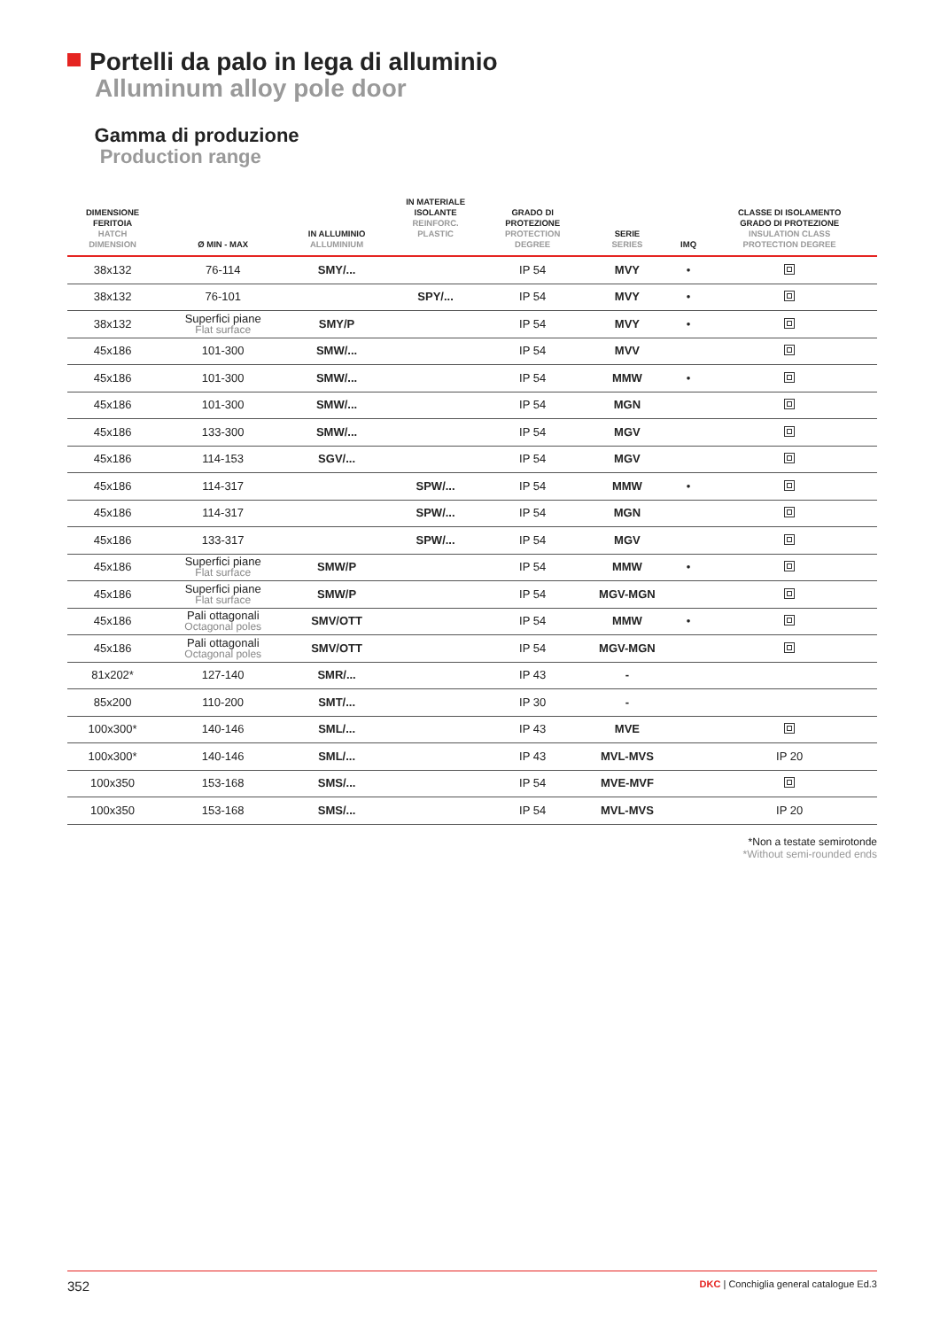Portelli da palo in lega di alluminio
Alluminum alloy pole door
Gamma di produzione
Production range
| DIMENSIONE FERITOIA HATCH DIMENSION | Ø MIN - MAX | IN ALLUMINIO ALLUMINIUM | IN MATERIALE ISOLANTE REINFORC. PLASTIC | GRADO DI PROTEZIONE PROTECTION DEGREE | SERIE SERIES | IMQ | CLASSE DI ISOLAMENTO GRADO DI PROTEZIONE INSULATION CLASS PROTECTION DEGREE |
| --- | --- | --- | --- | --- | --- | --- | --- |
| 38x132 | 76-114 | SMY/... | | IP 54 | MVY | • | |
| 38x132 | 76-101 | | SPY/... | IP 54 | MVY | • | |
| 38x132 | Superfici piane Flat surface | SMY/P | | IP 54 | MVY | • | |
| 45x186 | 101-300 | SMW/... | | IP 54 | MVV | | |
| 45x186 | 101-300 | SMW/... | | IP 54 | MMW | • | |
| 45x186 | 101-300 | SMW/... | | IP 54 | MGN | | |
| 45x186 | 133-300 | SMW/... | | IP 54 | MGV | | |
| 45x186 | 114-153 | SGV/... | | IP 54 | MGV | | |
| 45x186 | 114-317 | | SPW/... | IP 54 | MMW | • | |
| 45x186 | 114-317 | | SPW/... | IP 54 | MGN | | |
| 45x186 | 133-317 | | SPW/... | IP 54 | MGV | | |
| 45x186 | Superfici piane Flat surface | SMW/P | | IP 54 | MMW | • | |
| 45x186 | Superfici piane Flat surface | SMW/P | | IP 54 | MGV-MGN | | |
| 45x186 | Pali ottagonali Octagonal poles | SMV/OTT | | IP 54 | MMW | • | |
| 45x186 | Pali ottagonali Octagonal poles | SMV/OTT | | IP 54 | MGV-MGN | | |
| 81x202* | 127-140 | SMR/... | | IP 43 | - | | |
| 85x200 | 110-200 | SMT/... | | IP 30 | - | | |
| 100x300* | 140-146 | SML/... | | IP 43 | MVE | | |
| 100x300* | 140-146 | SML/... | | IP 43 | MVL-MVS | | IP 20 |
| 100x350 | 153-168 | SMS/... | | IP 54 | MVE-MVF | | |
| 100x350 | 153-168 | SMS/... | | IP 54 | MVL-MVS | | IP 20 |
*Non a testate semirotonde
*Without semi-rounded ends
352 DKC | Conchiglia general catalogue Ed.3